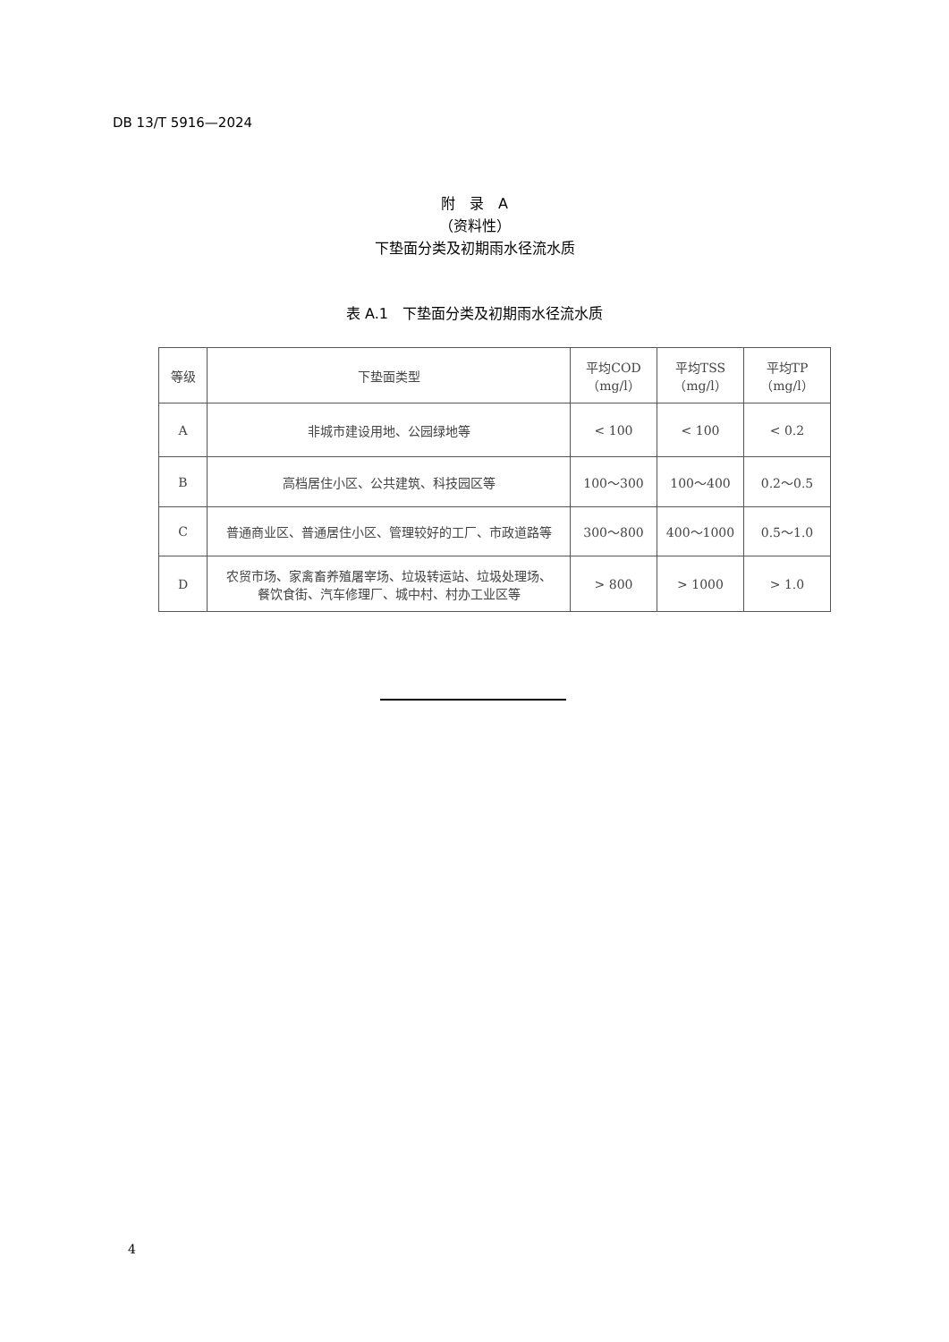DB 13/T 5916—2024
附　录　A
（资料性）
下垫面分类及初期雨水径流水质
表 A.1　下垫面分类及初期雨水径流水质
| 等级 | 下垫面类型 | 平均COD （mg/l） | 平均TSS （mg/l） | 平均TP （mg/l） |
| --- | --- | --- | --- | --- |
| A | 非城市建设用地、公园绿地等 | < 100 | < 100 | < 0.2 |
| B | 高档居住小区、公共建筑、科技园区等 | 100～300 | 100～400 | 0.2～0.5 |
| C | 普通商业区、普通居住小区、管理较好的工厂、市政道路等 | 300～800 | 400～1000 | 0.5～1.0 |
| D | 农贸市场、家禽畜养殖屠宰场、垃圾转运站、垃圾处理场、 餐饮食街、汽车修理厂、城中村、村办工业区等 | > 800 | > 1000 | > 1.0 |
4